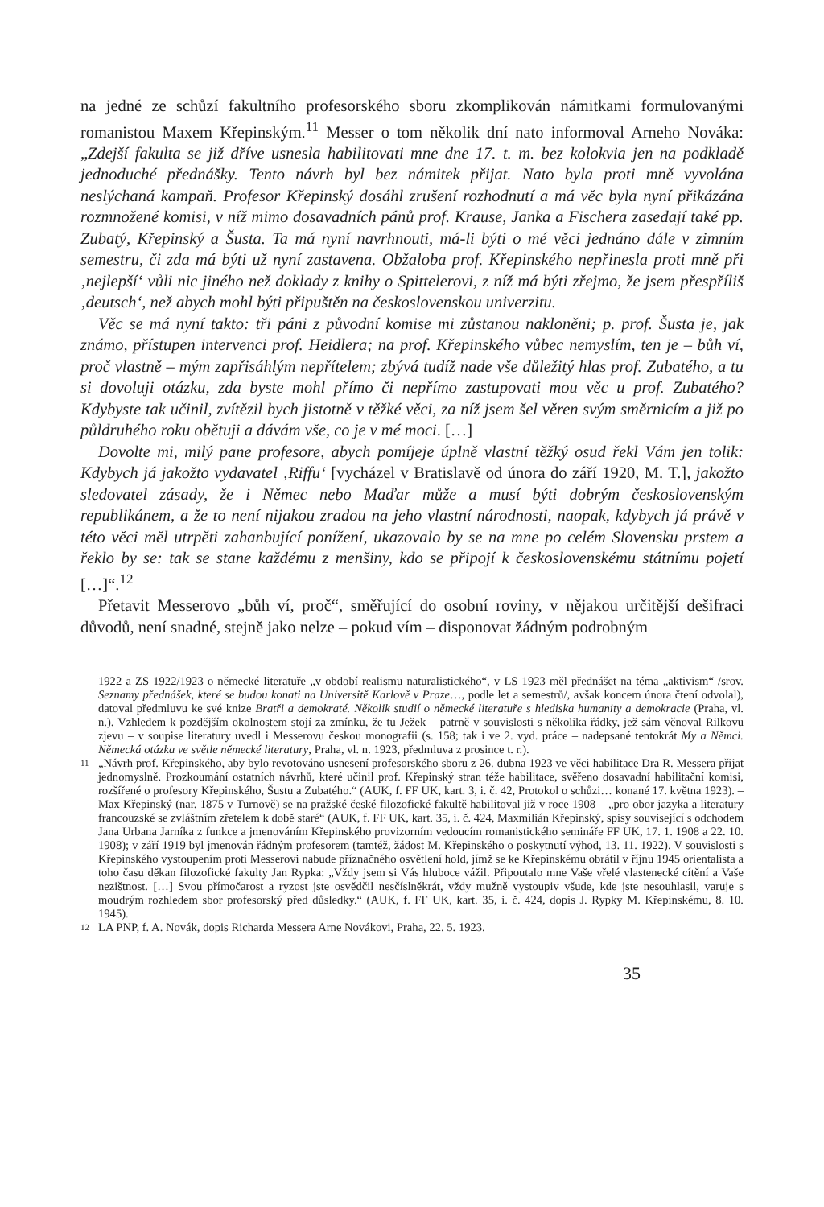na jedné ze schůzí fakultního profesorského sboru zkomplikován námitkami formulovanými romanistou Maxem Křepinským.<sup>11</sup> Messer o tom několik dní nato informoval Arneho Nováka: „Zdejší fakulta se již dříve usnesla habilitovati mne dne 17. t. m. bez kolokvia jen na podkladě jednoduché přednášky. Tento návrh byl bez námitek přijat. Nato byla proti mně vyvolána neslýchaná kampaň. Profesor Křepinský dosáhl zrušení rozhodnutí a má věc byla nyní přikázána rozmnožené komisi, v níž mimo dosavadních pánů prof. Krause, Janka a Fischera zasedají také pp. Zubatý, Křepinský a Šusta. Ta má nyní navrhnouti, má-li býti o mé věci jednáno dále v zimním semestru, či zda má býti už nyní zastavena. Obžaloba prof. Křepinského nepřinesla proti mně při ‚nejlepší‘ vůli nic jiného než doklady z knihy o Spittelerovi, z níž má býti zřejmo, že jsem přespříliš ‚deutsch‘, než abych mohl býti připuštěn na československou univerzitu.
Věc se má nyní takto: tři páni z původní komise mi zůstanou nakloněni; p. prof. Šusta je, jak známo, přístupen intervenci prof. Heidlera; na prof. Křepinského vůbec nemyslím, ten je – bůh ví, proč vlastně – mým zapřisáhlým nepřítelem; zbývá tudíž nade vše důležitý hlas prof. Zubatého, a tu si dovoluji otázku, zda byste mohl přímo či nepřímo zastupovati mou věc u prof. Zubatého? Kdybyste tak učinil, zvítězil bych jistotně v těžké věci, za níž jsem šel věren svým směrnicím a již po půldruhého roku obětuji a dávám vše, co je v mé moci. […]
Dovolte mi, milý pane profesore, abych pomíjeje úplně vlastní těžký osud řekl Vám jen tolik: Kdybych já jakožto vydavatel ‚Riffu‘ [vycházel v Bratislavě od února do září 1920, M. T.], jakožto sledovatel zásady, že i Němec nebo Maďar může a musí býti dobrým československým republikánem, a že to není nijakou zradou na jeho vlastní národnosti, naopak, kdybych já právě v této věci měl utrpěti zahanbující ponížení, ukazovalo by se na mne po celém Slovensku prstem a řeklo by se: tak se stane každému z menšiny, kdo se připojí k československému státnímu pojetí […]“.<sup>12</sup>
Přetavit Messerovo „bůh ví, proč“, směřující do osobní roviny, v nějakou určitější dešifraci důvodů, není snadné, stejně jako nelze – pokud vím – disponovat žádným podrobným
1922 a ZS 1922/1923 o německé literatuře „v období realismu naturalistického“, v LS 1923 měl přednášet na téma „aktivism“ /srov. Seznamy přednášek, které se budou konati na Universitě Karlově v Praze…, podle let a semestrů/, avšak koncem února čtení odvolal), datoval předmluvu ke své knize Bratři a demokraté. Několik studií o německé literatuře s hlediska humanity a demokracie (Praha, vl. n.). Vzhledem k pozdějším okolnostem stojí za zmínku, že tu Ježek – patrně v souvislosti s několika řádky, jež sám věnoval Rilkovu zjevu – v soupise literatury uvedl i Messerovu českou monografii (s. 158; tak i ve 2. vyd. práce – nadepsané tentokrát My a Němci. Německá otázka ve světle německé literatury, Praha, vl. n. 1923, předmluva z prosince t. r.).
11 „Návrh prof. Křepinského, aby bylo revotováno usnesení profesorského sboru z 26. dubna 1923 ve věci habilitace Dra R. Messera přijat jednomyslně. Prozkoumání ostatních návrhů, které učinil prof. Křepinský stran téže habilitace, svěřeno dosavadní habilitační komisi, rozšířené o profesory Křepinského, Šustu a Zubatého.“ (AUK, f. FF UK, kart. 3, i. č. 42, Protokol o schůzi… konané 17. května 1923). – Max Křepinský (nar. 1875 v Turnově) se na pražské české filozofické fakultě habilitoval již v roce 1908 – „pro obor jazyka a literatury francouzské se zvláštním zřetelem k době staré“ (AUK, f. FF UK, kart. 35, i. č. 424, Maxmilián Křepinský, spisy související s odchodem Jana Urbana Jarníka z funkce a jmenováním Křepinského provizorním vedoucím romanistického semináře FF UK, 17. 1. 1908 a 22. 10. 1908); v září 1919 byl jmenován řádným profesorem (tamtéž, žádost M. Křepinského o poskytnutí výhod, 13. 11. 1922). V souvislosti s Křepinského vystoupením proti Messerovi nabude příznačného osvětlení hold, jímž se ke Křepinskému obrátil v říjnu 1945 orientalista a toho času děkan filozofické fakulty Jan Rypka: „Vždy jsem si Vás hluboce vážil. Připoutalo mne Vaše vřelé vlastenecké cítění a Vaše nezištnost. […] Svou přímočarost a ryzost jste osvědčil nesčíslněkrát, vždy mužně vystoupiv všude, kde jste nesouhlasil, varuje s moudrým rozhledem sbor profesorský před důsledky.“ (AUK, f. FF UK, kart. 35, i. č. 424, dopis J. Rypky M. Křepinskému, 8. 10. 1945).
12 LA PNP, f. A. Novák, dopis Richarda Messera Arne Novákovi, Praha, 22. 5. 1923.
35